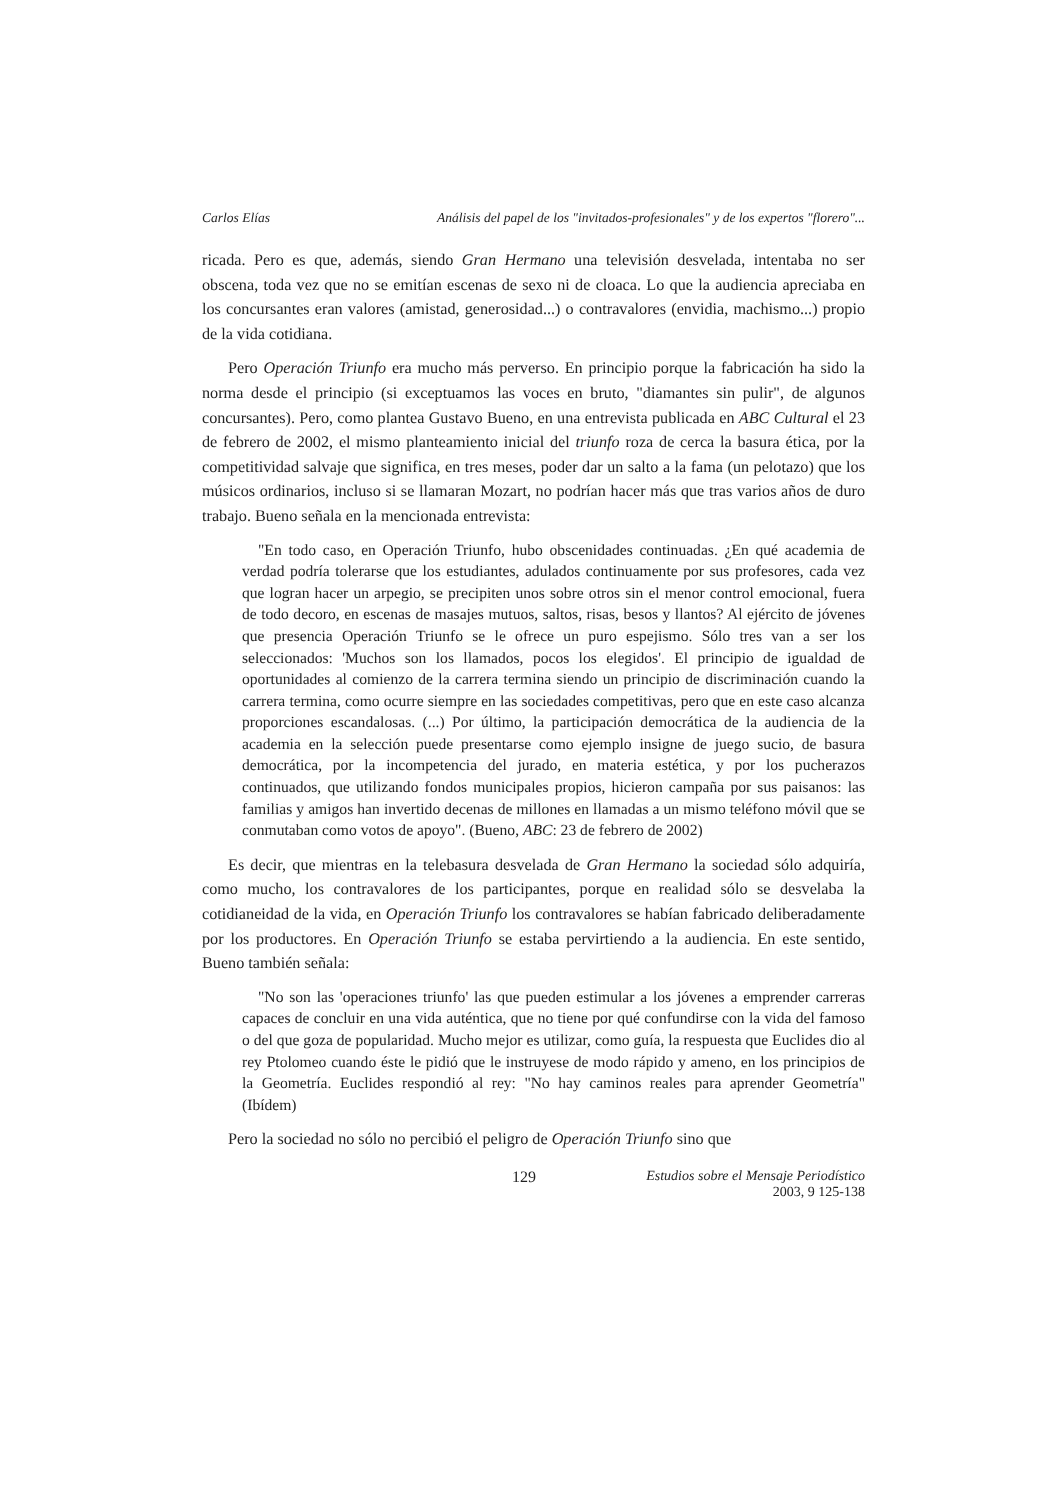Carlos Elías Análisis del papel de los "invitados-profesionales" y de los expertos "florero"...
ricada. Pero es que, además, siendo Gran Hermano una televisión desvelada, intentaba no ser obscena, toda vez que no se emitían escenas de sexo ni de cloaca. Lo que la audiencia apreciaba en los concursantes eran valores (amistad, generosidad...) o contravalores (envidia, machismo...) propio de la vida cotidiana.
Pero Operación Triunfo era mucho más perverso. En principio porque la fabricación ha sido la norma desde el principio (si exceptuamos las voces en bruto, "diamantes sin pulir", de algunos concursantes). Pero, como plantea Gustavo Bueno, en una entrevista publicada en ABC Cultural el 23 de febrero de 2002, el mismo planteamiento inicial del triunfo roza de cerca la basura ética, por la competitividad salvaje que significa, en tres meses, poder dar un salto a la fama (un pelotazo) que los músicos ordinarios, incluso si se llamaran Mozart, no podrían hacer más que tras varios años de duro trabajo. Bueno señala en la mencionada entrevista:
"En todo caso, en Operación Triunfo, hubo obscenidades continuadas. ¿En qué academia de verdad podría tolerarse que los estudiantes, adulados continuamente por sus profesores, cada vez que logran hacer un arpegio, se precipiten unos sobre otros sin el menor control emocional, fuera de todo decoro, en escenas de masajes mutuos, saltos, risas, besos y llantos? Al ejército de jóvenes que presencia Operación Triunfo se le ofrece un puro espejismo. Sólo tres van a ser los seleccionados: 'Muchos son los llamados, pocos los elegidos'. El principio de igualdad de oportunidades al comienzo de la carrera termina siendo un principio de discriminación cuando la carrera termina, como ocurre siempre en las sociedades competitivas, pero que en este caso alcanza proporciones escandalosas. (...) Por último, la participación democrática de la audiencia de la academia en la selección puede presentarse como ejemplo insigne de juego sucio, de basura democrática, por la incompetencia del jurado, en materia estética, y por los pucherazos continuados, que utilizando fondos municipales propios, hicieron campaña por sus paisanos: las familias y amigos han invertido decenas de millones en llamadas a un mismo teléfono móvil que se conmutaban como votos de apoyo". (Bueno, ABC: 23 de febrero de 2002)
Es decir, que mientras en la telebasura desvelada de Gran Hermano la sociedad sólo adquiría, como mucho, los contravalores de los participantes, porque en realidad sólo se desvelaba la cotidianeidad de la vida, en Operación Triunfo los contravalores se habían fabricado deliberadamente por los productores. En Operación Triunfo se estaba pervirtiendo a la audiencia. En este sentido, Bueno también señala:
"No son las 'operaciones triunfo' las que pueden estimular a los jóvenes a emprender carreras capaces de concluir en una vida auténtica, que no tiene por qué confundirse con la vida del famoso o del que goza de popularidad. Mucho mejor es utilizar, como guía, la respuesta que Euclides dio al rey Ptolomeo cuando éste le pidió que le instruyese de modo rápido y ameno, en los principios de la Geometría. Euclides respondió al rey: "No hay caminos reales para aprender Geometría" (Ibídem)
Pero la sociedad no sólo no percibió el peligro de Operación Triunfo sino que
129 Estudios sobre el Mensaje Periodístico
2003, 9 125-138